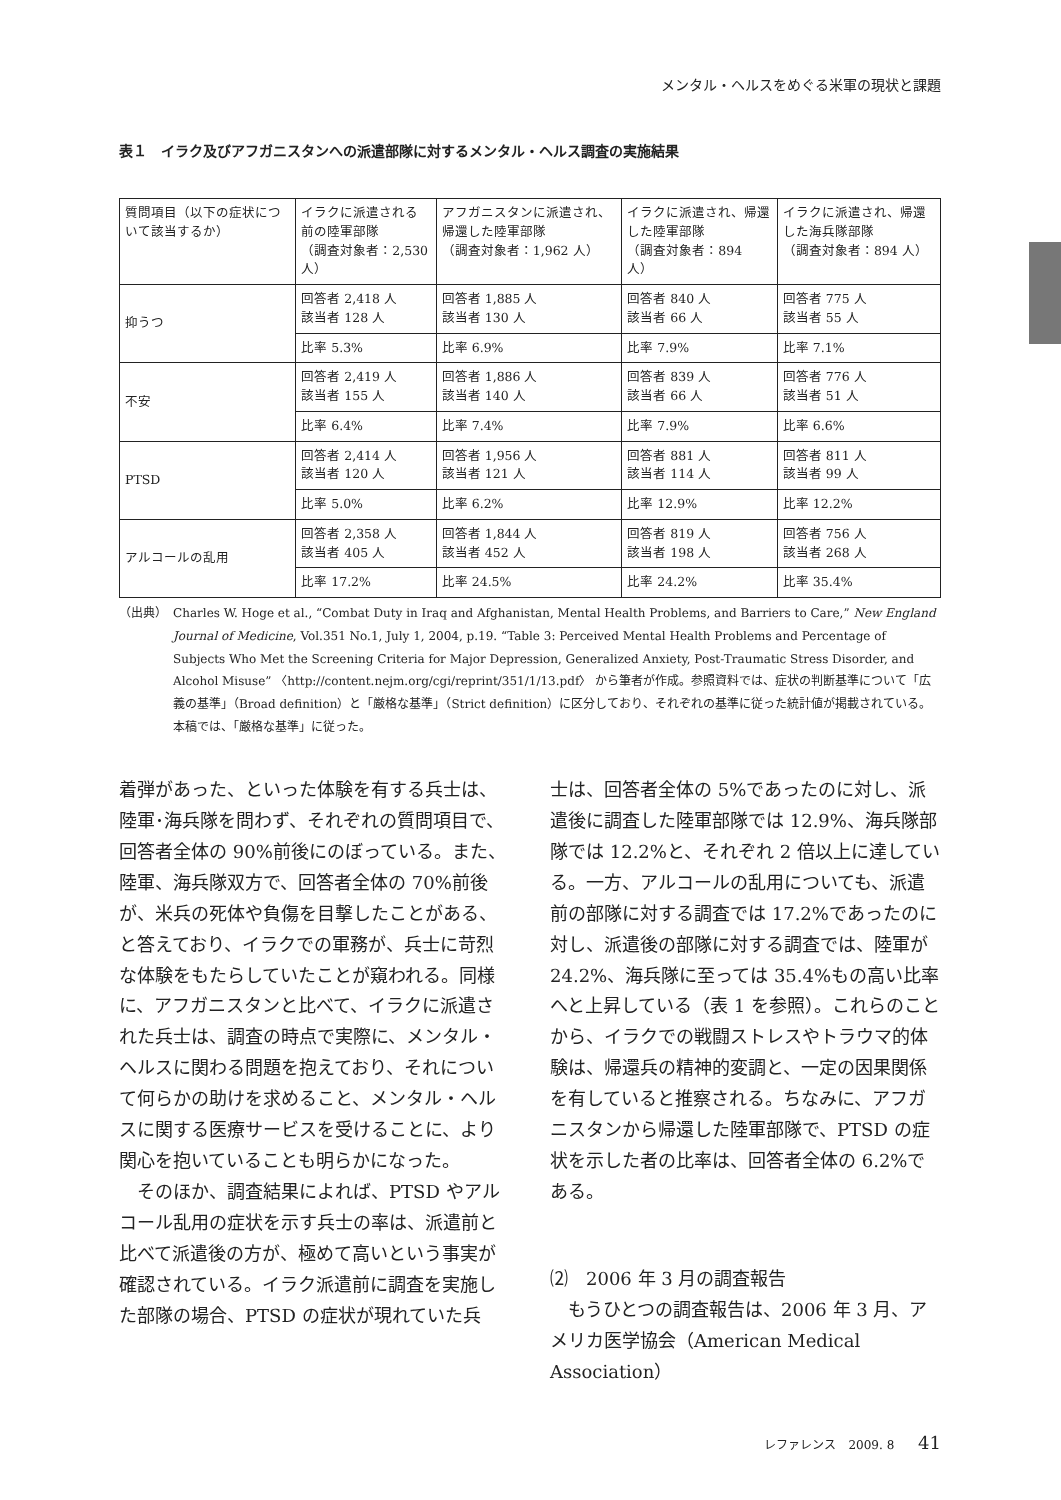メンタル・ヘルスをめぐる米軍の現状と課題
表１　イラク及びアフガニスタンへの派遣部隊に対するメンタル・ヘルス調査の実施結果
| 質問項目（以下の症状について該当するか） | イラクに派遣される前の陸軍部隊 （調査対象者：2,530 人） | アフガニスタンに派遣され、帰還した陸軍部隊 （調査対象者：1,962 人） | イラクに派遣され、帰還した陸軍部隊 （調査対象者：894 人） | イラクに派遣され、帰還した海兵隊部隊 （調査対象者：894 人） |
| --- | --- | --- | --- | --- |
| 抑うつ | 回答者 2,418 人 該当者 128 人 | 回答者 1,885 人 該当者 130 人 | 回答者 840 人 該当者 66 人 | 回答者 775 人 該当者 55 人 |
| | 比率 5.3% | 比率 6.9% | 比率 7.9% | 比率 7.1% |
| 不安 | 回答者 2,419 人 該当者 155 人 | 回答者 1,886 人 該当者 140 人 | 回答者 839 人 該当者 66 人 | 回答者 776 人 該当者 51 人 |
| | 比率 6.4% | 比率 7.4% | 比率 7.9% | 比率 6.6% |
| PTSD | 回答者 2,414 人 該当者 120 人 | 回答者 1,956 人 該当者 121 人 | 回答者 881 人 該当者 114 人 | 回答者 811 人 該当者 99 人 |
| | 比率 5.0% | 比率 6.2% | 比率 12.9% | 比率 12.2% |
| アルコールの乱用 | 回答者 2,358 人 該当者 405 人 | 回答者 1,844 人 該当者 452 人 | 回答者 819 人 該当者 198 人 | 回答者 756 人 該当者 268 人 |
| | 比率 17.2% | 比率 24.5% | 比率 24.2% | 比率 35.4% |
（出典） Charles W. Hoge et al., “Combat Duty in Iraq and Afghanistan, Mental Health Problems, and Barriers to Care,” New England Journal of Medicine, Vol.351 No.1, July 1, 2004, p.19. “Table 3: Perceived Mental Health Problems and Percentage of Subjects Who Met the Screening Criteria for Major Depression, Generalized Anxiety, Post-Traumatic Stress Disorder, and Alcohol Misuse” 〈http://content.nejm.org/cgi/reprint/351/1/13.pdf〉 から筆者が作成。参照資料では、症状の判断基準について「広義の基準」（Broad definition）と「厳格な基準」（Strict definition）に区分しており、それぞれの基準に従った統計値が掲載されている。本稿では、「厳格な基準」に従った。
着弾があった、といった体験を有する兵士は、陸軍･海兵隊を問わず、それぞれの質問項目で、回答者全体の 90%前後にのぼっている。また、陸軍、海兵隊双方で、回答者全体の 70%前後が、米兵の死体や負傷を目撃したことがある、と答えており、イラクでの軍務が、兵士に苛烈な体験をもたらしていたことが窺われる。同様に、アフガニスタンと比べて、イラクに派遣された兵士は、調査の時点で実際に、メンタル・ヘルスに関わる問題を抱えており、それについて何らかの助けを求めること、メンタル・ヘルスに関する医療サービスを受けることに、より関心を抱いていることも明らかになった。
　そのほか、調査結果によれば、PTSD やアルコール乱用の症状を示す兵士の率は、派遣前と比べて派遣後の方が、極めて高いという事実が確認されている。イラク派遣前に調査を実施した部隊の場合、PTSD の症状が現れていた兵
士は、回答者全体の 5%であったのに対し、派遣後に調査した陸軍部隊では 12.9%、海兵隊部隊では 12.2%と、それぞれ 2 倍以上に達している。一方、アルコールの乱用についても、派遣前の部隊に対する調査では 17.2%であったのに対し、派遣後の部隊に対する調査では、陸軍が 24.2%、海兵隊に至っては 35.4%もの高い比率へと上昇している（表 1 を参照）。これらのことから、イラクでの戦闘ストレスやトラウマ的体験は、帰還兵の精神的変調と、一定の因果関係を有していると推察される。ちなみに、アフガニスタンから帰還した陸軍部隊で、PTSD の症状を示した者の比率は、回答者全体の 6.2%である。
⑵　2006 年 3 月の調査報告
　もうひとつの調査報告は、2006 年 3 月、アメリカ医学協会（American Medical Association）
レファレンス　2009. 8 41